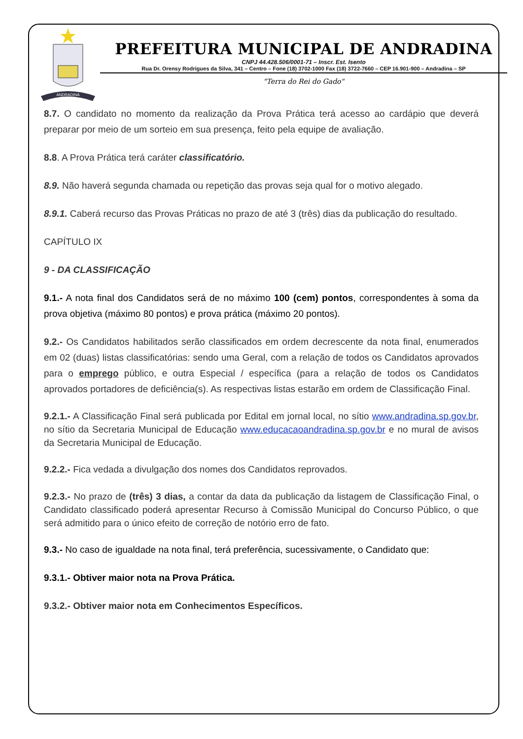ANDRADINA
PREFEITURA MUNICIPAL DE ANDRADINA
CNPJ 44.428.506/0001-71 – Inscr. Est. Isento
Rua Dr. Orensy Rodrigues da Silva, 341 – Centro – Fone (18) 3702-1000 Fax (18) 3722-7660 – CEP 16.901-900 – Andradina – SP
"Terra do Rei do Gado"
8.7. O candidato no momento da realização da Prova Prática terá acesso ao cardápio que deverá preparar por meio de um sorteio em sua presença, feito pela equipe de avaliação.
8.8. A Prova Prática terá caráter classificatório.
8.9. Não haverá segunda chamada ou repetição das provas seja qual for o motivo alegado.
8.9.1. Caberá recurso das Provas Práticas no prazo de até 3 (três) dias da publicação do resultado.
CAPÍTULO IX
9 - DA CLASSIFICAÇÃO
9.1.- A nota final dos Candidatos será de no máximo 100 (cem) pontos, correspondentes à soma da prova objetiva (máximo 80 pontos) e prova prática (máximo 20 pontos).
9.2.- Os Candidatos habilitados serão classificados em ordem decrescente da nota final, enumerados em 02 (duas) listas classificatórias: sendo uma Geral, com a relação de todos os Candidatos aprovados para o emprego público, e outra Especial / específica (para a relação de todos os Candidatos aprovados portadores de deficiência(s). As respectivas listas estarão em ordem de Classificação Final.
9.2.1.- A Classificação Final será publicada por Edital em jornal local, no sítio www.andradina.sp.gov.br, no sítio da Secretaria Municipal de Educação www.educacaoandradina.sp.gov.br e no mural de avisos da Secretaria Municipal de Educação.
9.2.2.- Fica vedada a divulgação dos nomes dos Candidatos reprovados.
9.2.3.- No prazo de (três) 3 dias, a contar da data da publicação da listagem de Classificação Final, o Candidato classificado poderá apresentar Recurso à Comissão Municipal do Concurso Público, o que será admitido para o único efeito de correção de notório erro de fato.
9.3.- No caso de igualdade na nota final, terá preferência, sucessivamente, o Candidato que:
9.3.1.- Obtiver maior nota na Prova Prática.
9.3.2.- Obtiver maior nota em Conhecimentos Específicos.